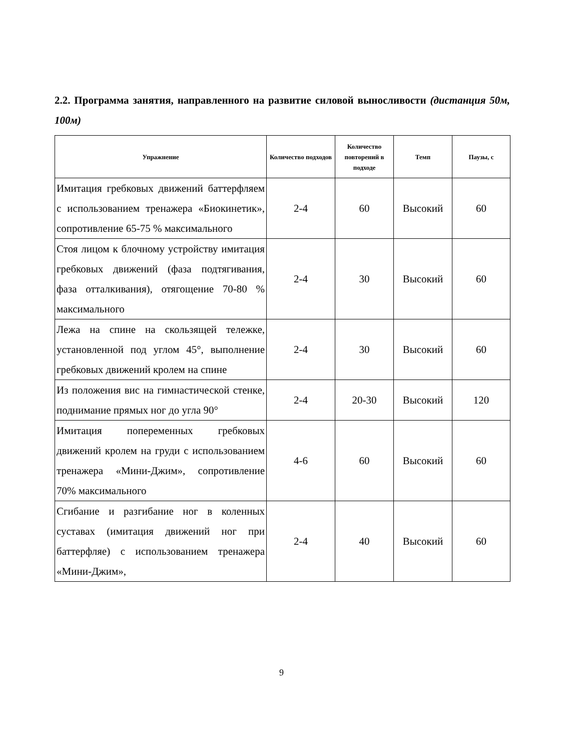2.2. Программа занятия, направленного на развитие силовой выносливости (дистанция 50м, 100м)
| Упражнение | Количество подходов | Количество повторений в подходе | Темп | Паузы, с |
| --- | --- | --- | --- | --- |
| Имитация гребковых движений баттерфляем с использованием тренажера «Биокинетик», сопротивление 65-75 % максимального | 2-4 | 60 | Высокий | 60 |
| Стоя лицом к блочному устройству имитация гребковых движений (фаза подтягивания, фаза отталкивания), отягощение 70-80 % максимального | 2-4 | 30 | Высокий | 60 |
| Лежа на спине на скользящей тележке, установленной под углом 45°, выполнение гребковых движений кролем на спине | 2-4 | 30 | Высокий | 60 |
| Из положения вис на гимнастической стенке, поднимание прямых ног до угла 90° | 2-4 | 20-30 | Высокий | 120 |
| Имитация попеременных гребковых движений кролем на груди с использованием тренажера «Мини-Джим», сопротивление 70% максимального | 4-6 | 60 | Высокий | 60 |
| Сгибание и разгибание ног в коленных суставах (имитация движений ног при баттерфляе) с использованием тренажера «Мини-Джим», | 2-4 | 40 | Высокий | 60 |
9